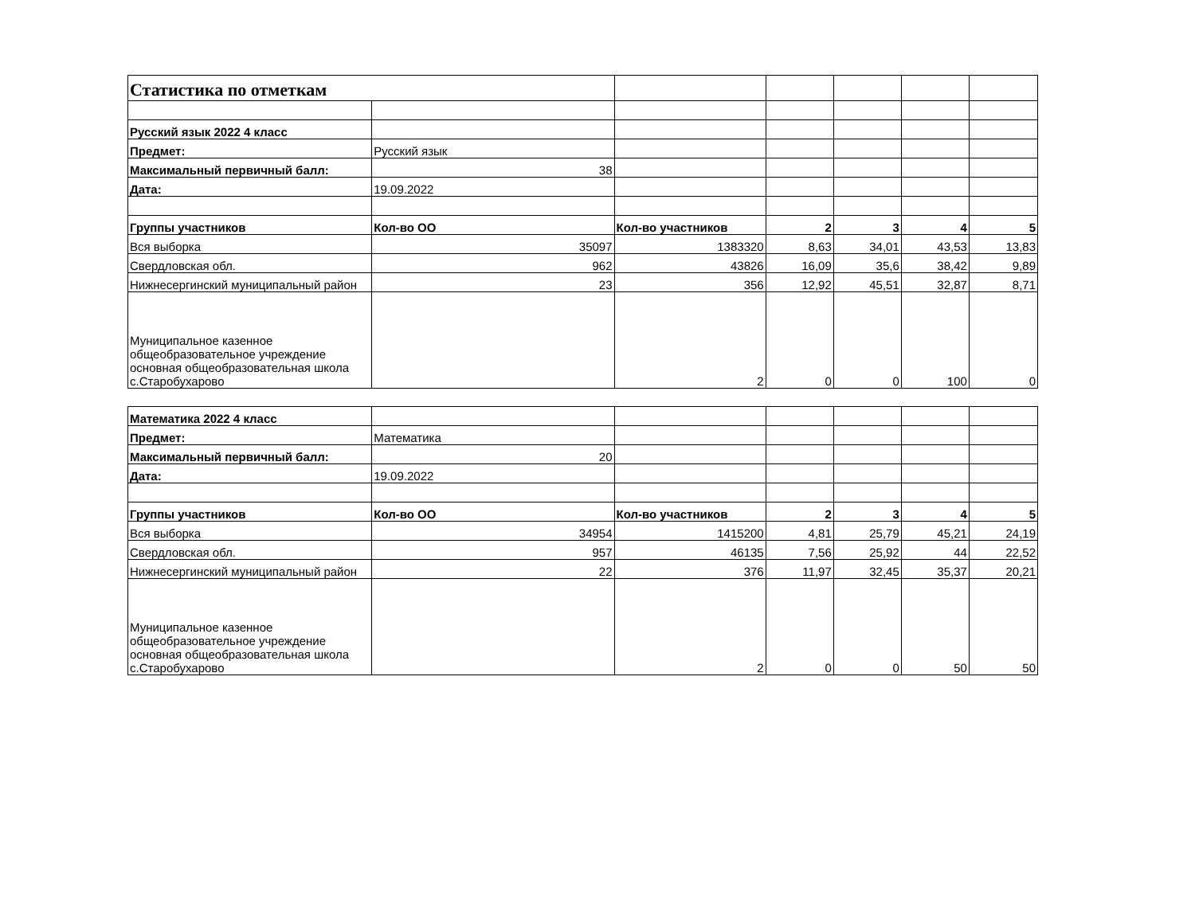| Статистика по отметкам | | | | | | |
| Русский язык 2022 4 класс | | | | | | |
| Предмет: | Русский язык | | | | | |
| Максимальный первичный балл: | 38 | | | | | |
| Дата: | 19.09.2022 | | | | | |
| Группы участников | Кол-во ОО | Кол-во участников | 2 | 3 | 4 | 5 |
| Вся выборка | 35097 | 1383320 | 8,63 | 34,01 | 43,53 | 13,83 |
| Свердловская обл. | 962 | 43826 | 16,09 | 35,6 | 38,42 | 9,89 |
| Нижнесергинский муниципальный район | 23 | 356 | 12,92 | 45,51 | 32,87 | 8,71 |
| Муниципальное казенное общеобразовательное учреждение основная общеобразовательная школа с.Старобухарово | | 2 | 0 | 0 | 100 | 0 |
| Математика 2022 4 класс | | | | | | |
| Предмет: | Математика | | | | | |
| Максимальный первичный балл: | 20 | | | | | |
| Дата: | 19.09.2022 | | | | | |
| Группы участников | Кол-во ОО | Кол-во участников | 2 | 3 | 4 | 5 |
| Вся выборка | 34954 | 1415200 | 4,81 | 25,79 | 45,21 | 24,19 |
| Свердловская обл. | 957 | 46135 | 7,56 | 25,92 | 44 | 22,52 |
| Нижнесергинский муниципальный район | 22 | 376 | 11,97 | 32,45 | 35,37 | 20,21 |
| Муниципальное казенное общеобразовательное учреждение основная общеобразовательная школа с.Старобухарово | | 2 | 0 | 0 | 50 | 50 |